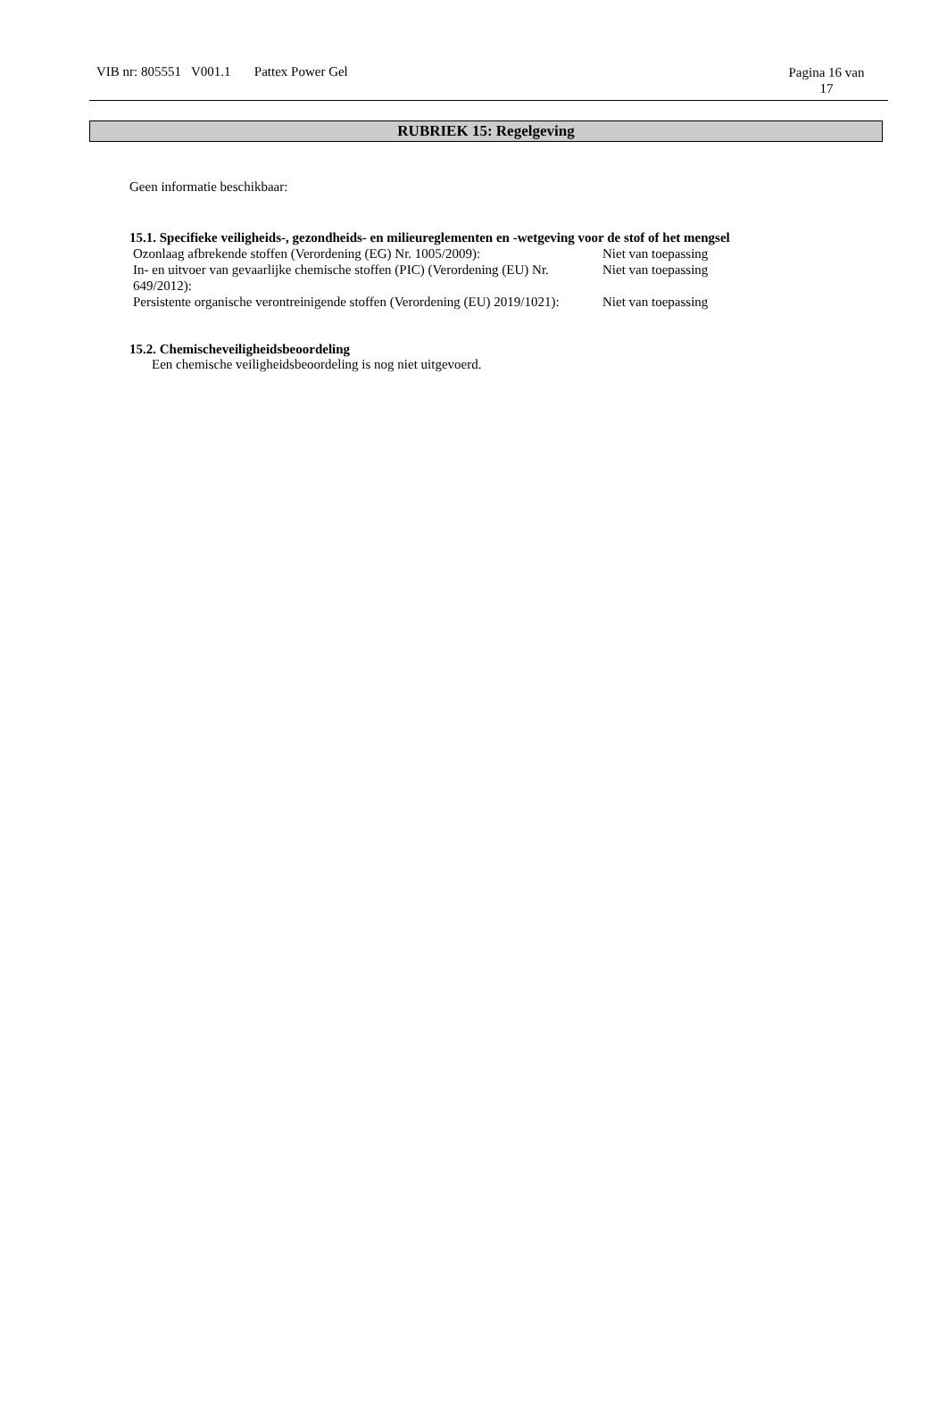VIB nr: 805551 V001.1 Pattex Power Gel
Pagina 16 van
17
RUBRIEK 15: Regelgeving
Geen informatie beschikbaar:
15.1. Specifieke veiligheids-, gezondheids- en milieureglementen en -wetgeving voor de stof of het mengsel
| Ozonlaag afbrekende stoffen (Verordening (EG) Nr. 1005/2009): | Niet van toepassing |
| In- en uitvoer van gevaarlijke chemische stoffen (PIC) (Verordening (EU) Nr. 649/2012): | Niet van toepassing |
| Persistente organische verontreinigende stoffen (Verordening (EU) 2019/1021): | Niet van toepassing |
15.2. Chemischeveiligheidsbeoordeling
Een chemische veiligheidsbeoordeling is nog niet uitgevoerd.